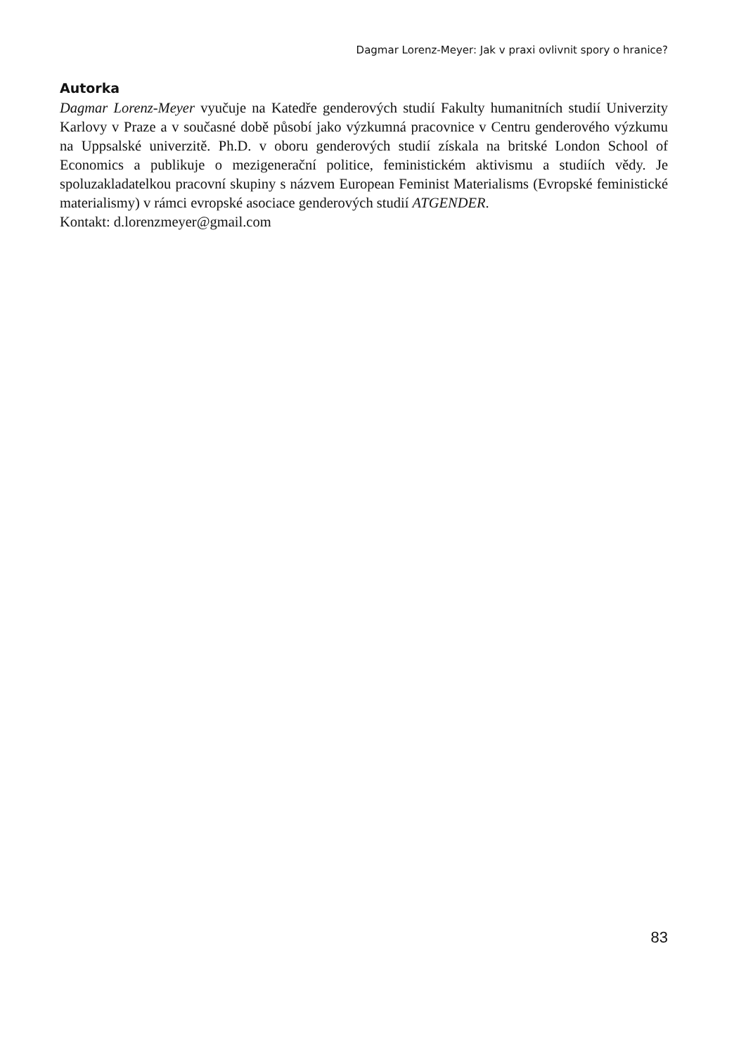Dagmar Lorenz-Meyer: Jak v praxi ovlivnit spory o hranice?
Autorka
Dagmar Lorenz-Meyer vyučuje na Katedře genderových studií Fakulty humanitních studií Univerzity Karlovy v Praze a v současné době působí jako výzkumná pracovnice v Centru genderového výzkumu na Uppsalské univerzitě. Ph.D. v oboru genderových studií získala na britské London School of Economics a publikuje o mezigenerační politice, feministickém aktivismu a studiích vědy. Je spoluzakladatelkou pracovní skupiny s názvem European Feminist Materialisms (Evropské feministické materialismy) v rámci evropské asociace genderových studií ATGENDER.
Kontakt: d.lorenzmeyer@gmail.com
83